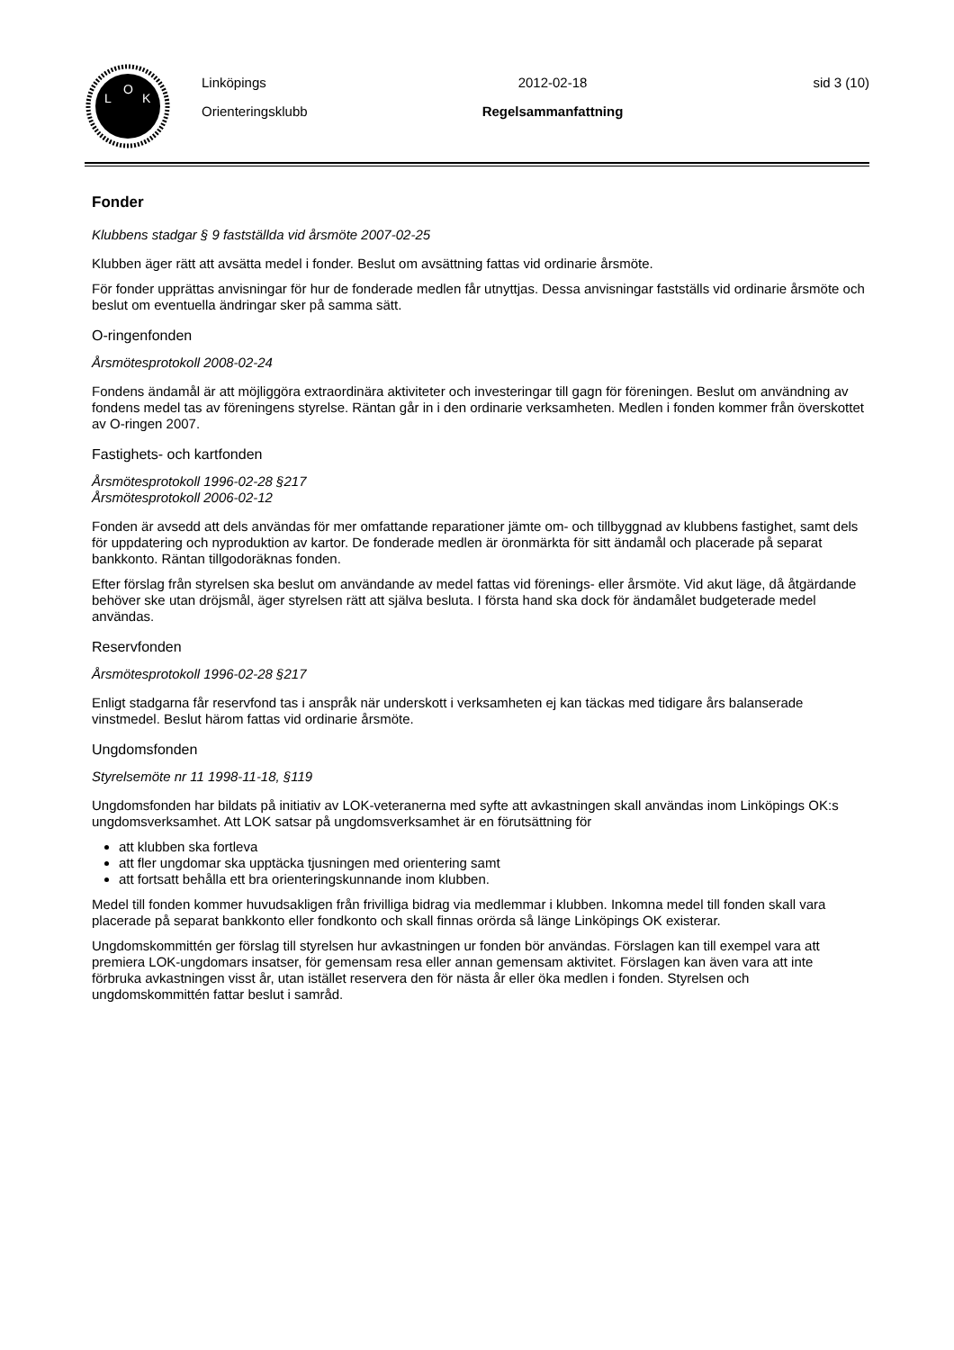L
O
K
Linköpings
Orienteringsklubb
2012-02-18
Regelsammanfattning
sid 3 (10)
Fonder
Klubbens stadgar § 9 fastställda vid årsmöte 2007-02-25
Klubben äger rätt att avsätta medel i fonder. Beslut om avsättning fattas vid ordinarie årsmöte.
För fonder upprättas anvisningar för hur de fonderade medlen får utnyttjas. Dessa anvisningar fastställs vid ordinarie årsmöte och beslut om eventuella ändringar sker på samma sätt.
O-ringenfonden
Årsmötesprotokoll 2008-02-24
Fondens ändamål är att möjliggöra extraordinära aktiviteter och investeringar till gagn för föreningen. Beslut om användning av fondens medel tas av föreningens styrelse. Räntan går in i den ordinarie verksamheten. Medlen i fonden kommer från överskottet av O-ringen 2007.
Fastighets- och kartfonden
Årsmötesprotokoll 1996-02-28 §217
Årsmötesprotokoll 2006-02-12
Fonden är avsedd att dels användas för mer omfattande reparationer jämte om- och tillbyggnad av klubbens fastighet, samt dels för uppdatering och nyproduktion av kartor. De fonderade medlen är öronmärkta för sitt ändamål och placerade på separat bankkonto. Räntan tillgodoräknas fonden.
Efter förslag från styrelsen ska beslut om användande av medel fattas vid förenings- eller årsmöte. Vid akut läge, då åtgärdande behöver ske utan dröjsmål, äger styrelsen rätt att själva besluta. I första hand ska dock för ändamålet budgeterade medel användas.
Reservfonden
Årsmötesprotokoll 1996-02-28 §217
Enligt stadgarna får reservfond tas i anspråk när underskott i verksamheten ej kan täckas med tidigare års balanserade vinstmedel. Beslut härom fattas vid ordinarie årsmöte.
Ungdomsfonden
Styrelsemöte nr 11 1998-11-18, §119
Ungdomsfonden har bildats på initiativ av LOK-veteranerna med syfte att avkastningen skall användas inom Linköpings OK:s ungdomsverksamhet. Att LOK satsar på ungdomsverksamhet är en förutsättning för
att klubben ska fortleva
att fler ungdomar ska upptäcka tjusningen med orientering samt
att fortsatt behålla ett bra orienteringskunnande inom klubben.
Medel till fonden kommer huvudsakligen från frivilliga bidrag via medlemmar i klubben. Inkomna medel till fonden skall vara placerade på separat bankkonto eller fondkonto och skall finnas orörda så länge Linköpings OK existerar.
Ungdomskommittén ger förslag till styrelsen hur avkastningen ur fonden bör användas. Förslagen kan till exempel vara att premiera LOK-ungdomars insatser, för gemensam resa eller annan gemensam aktivitet. Förslagen kan även vara att inte förbruka avkastningen visst år, utan istället reservera den för nästa år eller öka medlen i fonden. Styrelsen och ungdomskommittén fattar beslut i samråd.